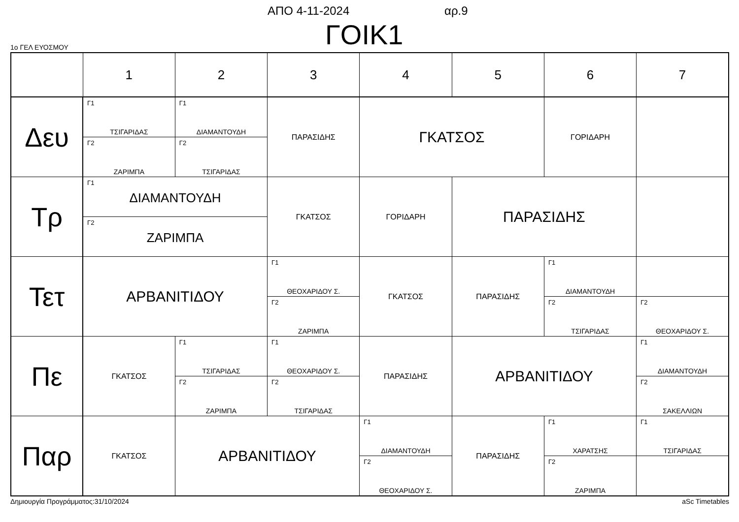ΑΠΟ 4-11-2024 αρ.9
ΓΟΙΚ1 1ο ΓΕΛ ΕΥΟΣΜΟΥ
| | 1 | 2 | 3 | 4 | 5 | 6 | 7 |
| --- | --- | --- | --- | --- | --- | --- | --- |
| Δευ | Γ1 ΤΣΙΓΑΡΙΔΑΣ | Γ1 ΔΙΑΜΑΝΤΟΥΔΗ | ΠΑΡΑΣΙΔΗΣ | ΓΚΑΤΣΟΣ | | ΓΟΡΙΔΑΡΗ | |
| | Γ2 ΖΑΡΙΜΠΑ | Γ2 ΤΣΙΓΑΡΙΔΑΣ | | | | | |
| Τρ | Γ1 ΔΙΑΜΑΝΤΟΥΔΗ | | ΓΚΑΤΣΟΣ | ΓΟΡΙΔΑΡΗ | ΠΑΡΑΣΙΔΗΣ | | |
| | Γ2 ΖΑΡΙΜΠΑ | | | | | | |
| Τετ | ΑΡΒΑΝΙΤΙΔΟΥ | | Γ1 ΘΕΟΧΑΡΙΔΟΥ Σ. | ΓΚΑΤΣΟΣ | ΠΑΡΑΣΙΔΗΣ | Γ1 ΔΙΑΜΑΝΤΟΥΔΗ | |
| | | | Γ2 ΖΑΡΙΜΠΑ | | | Γ2 ΤΣΙΓΑΡΙΔΑΣ | Γ2 ΘΕΟΧΑΡΙΔΟΥ Σ. |
| Πε | ΓΚΑΤΣΟΣ | Γ1 ΤΣΙΓΑΡΙΔΑΣ | Γ1 ΘΕΟΧΑΡΙΔΟΥ Σ. | ΠΑΡΑΣΙΔΗΣ | ΑΡΒΑΝΙΤΙΔΟΥ | | Γ1 ΔΙΑΜΑΝΤΟΥΔΗ |
| | | Γ2 ΖΑΡΙΜΠΑ | Γ2 ΤΣΙΓΑΡΙΔΑΣ | | | | Γ2 ΣΑΚΕΛΛΙΩΝ |
| Παρ | ΓΚΑΤΣΟΣ | ΑΡΒΑΝΙΤΙΔΟΥ | | Γ1 ΔΙΑΜΑΝΤΟΥΔΗ | ΠΑΡΑΣΙΔΗΣ | Γ1 ΧΑΡΑΤΣΗΣ | Γ1 ΤΣΙΓΑΡΙΔΑΣ |
| | | | | Γ2 ΘΕΟΧΑΡΙΔΟΥ Σ. | | Γ2 ΖΑΡΙΜΠΑ | |
Δημιουργία Προγράμματος:31/10/2024 aSc Timetables